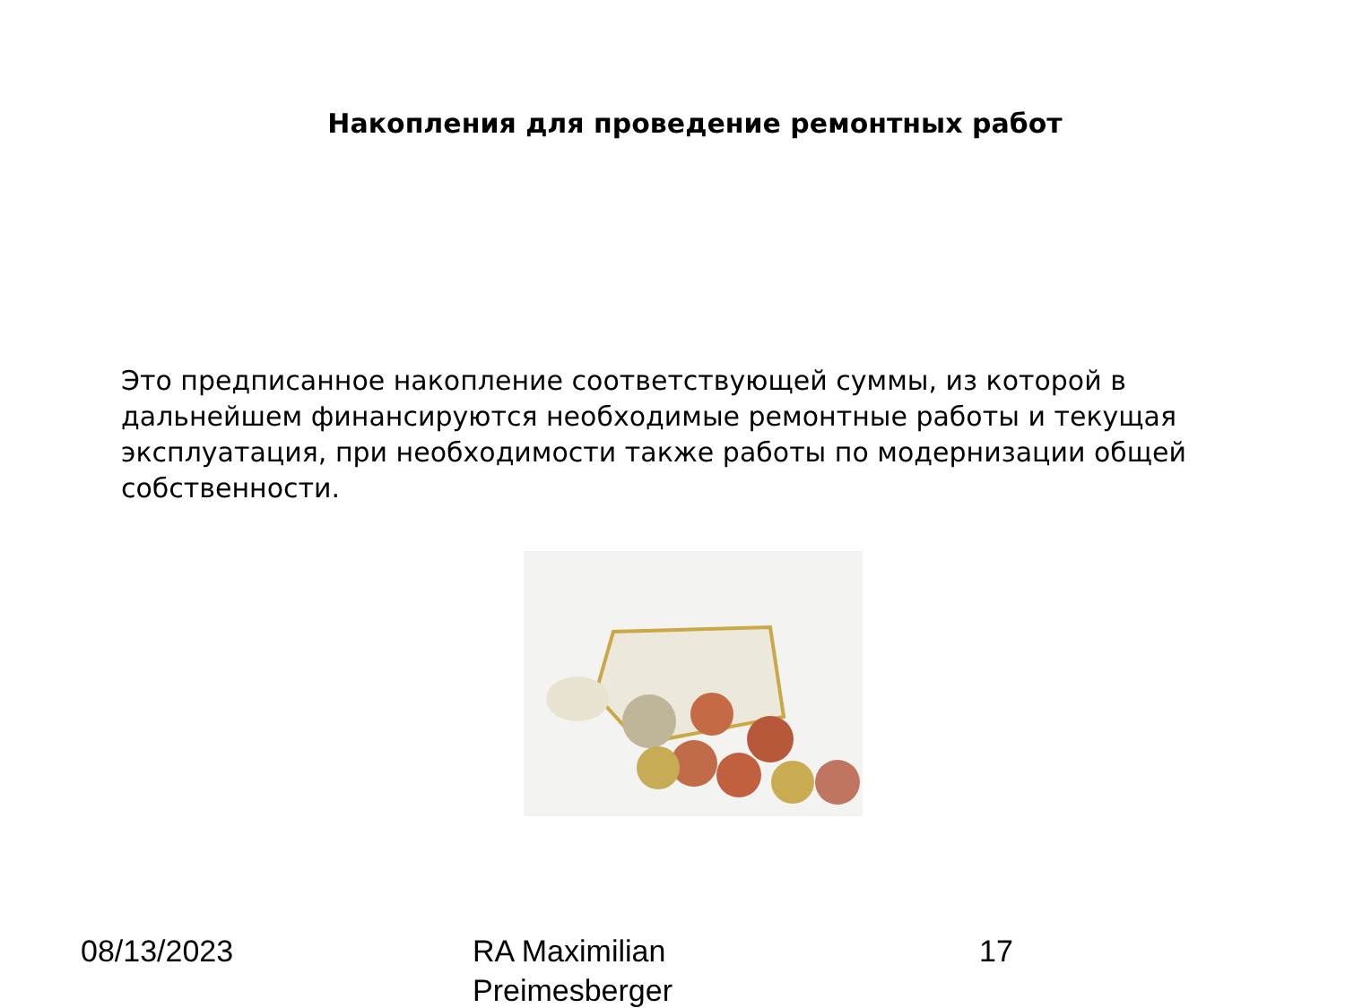Накопления для проведение ремонтных работ
Это предписанное накопление соответствующей суммы, из которой в дальнейшем финансируются необходимые ремонтные работы и текущая эксплуатация, при необходимости также работы по модернизации общей собственности.
08/13/2023 RA Maximilian
Preimesberger
17